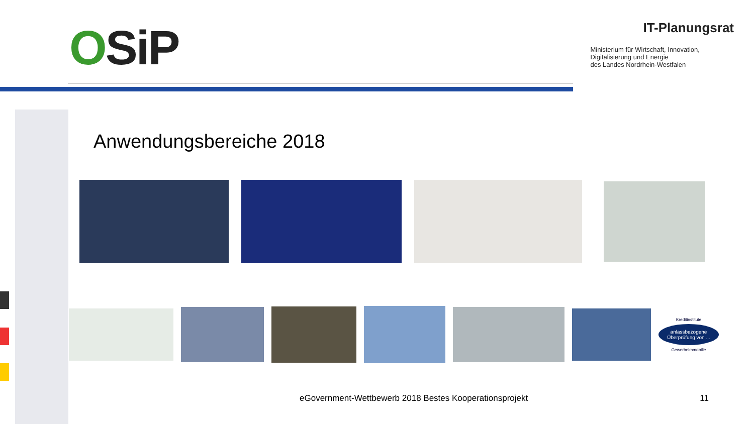OSiP
IT-Planungsrat
Ministerium für Wirtschaft, Innovation,
Digitalisierung und Energie
des Landes Nordrhein-Westfalen
Anwendungsbereiche 2018
Kreditinstitute
anlassbezogene Überprüfung von ...
Gewerbeimmobilie
eGovernment-Wettbewerb 2018 Bestes Kooperationsprojekt 11